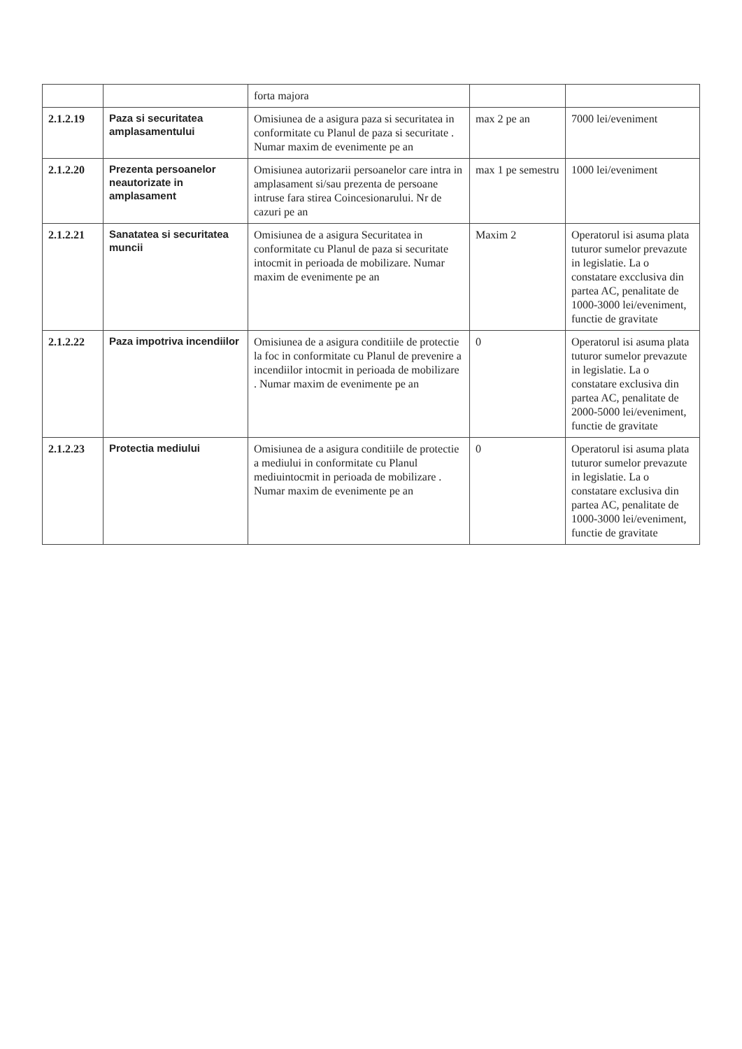| | | forta majora | | |
| 2.1.2.19 | Paza si securitatea amplasamentului | Omisiunea de a asigura paza si securitatea in conformitate cu Planul de paza si securitate . Numar maxim de evenimente pe an | max 2 pe an | 7000 lei/eveniment |
| 2.1.2.20 | Prezenta persoanelor neautorizate in amplasament | Omisiunea autorizarii persoanelor care intra in amplasament si/sau prezenta de persoane intruse fara stirea Coincesionarului. Nr de cazuri pe an | max 1 pe semestru | 1000 lei/eveniment |
| 2.1.2.21 | Sanatatea si securitatea muncii | Omisiunea de a asigura Securitatea in conformitate cu Planul de paza si securitate intocmit in perioada de mobilizare. Numar maxim de evenimente pe an | Maxim 2 | Operatorul isi asuma plata tuturor sumelor prevazute in legislatie. La o constatare excclusiva din partea AC, penalitate de 1000-3000 lei/eveniment, functie de gravitate |
| 2.1.2.22 | Paza impotriva incendiilor | Omisiunea de a asigura conditiile de protectie la foc in conformitate cu Planul de prevenire a incendiilor intocmit in perioada de mobilizare . Numar maxim de evenimente pe an | 0 | Operatorul isi asuma plata tuturor sumelor prevazute in legislatie. La o constatare exclusiva din partea AC, penalitate de 2000-5000 lei/eveniment, functie de gravitate |
| 2.1.2.23 | Protectia mediului | Omisiunea de a asigura conditiile de protectie a mediului in conformitate cu Planul mediuintocmit in perioada de mobilizare . Numar maxim de evenimente pe an | 0 | Operatorul isi asuma plata tuturor sumelor prevazute in legislatie. La o constatare exclusiva din partea AC, penalitate de 1000-3000 lei/eveniment, functie de gravitate |